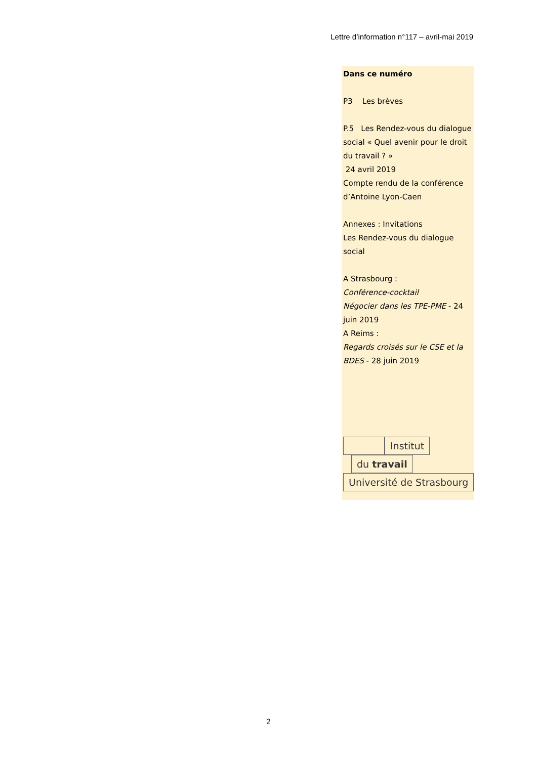Lettre d’information n°117 – avril-mai 2019
Dans ce numéro
P3 Les brèves
P.5 Les Rendez-vous du dialogue social « Quel avenir pour le droit du travail ? »
24 avril 2019
Compte rendu de la conférence d’Antoine Lyon-Caen
Annexes : Invitations
Les Rendez-vous du dialogue social
A Strasbourg :
Conférence-cocktail
Négocier dans les TPE-PME - 24 juin 2019
A Reims :
Regards croisés sur le CSE et la BDES - 28 juin 2019
Institut
du travail
Université de Strasbourg
2